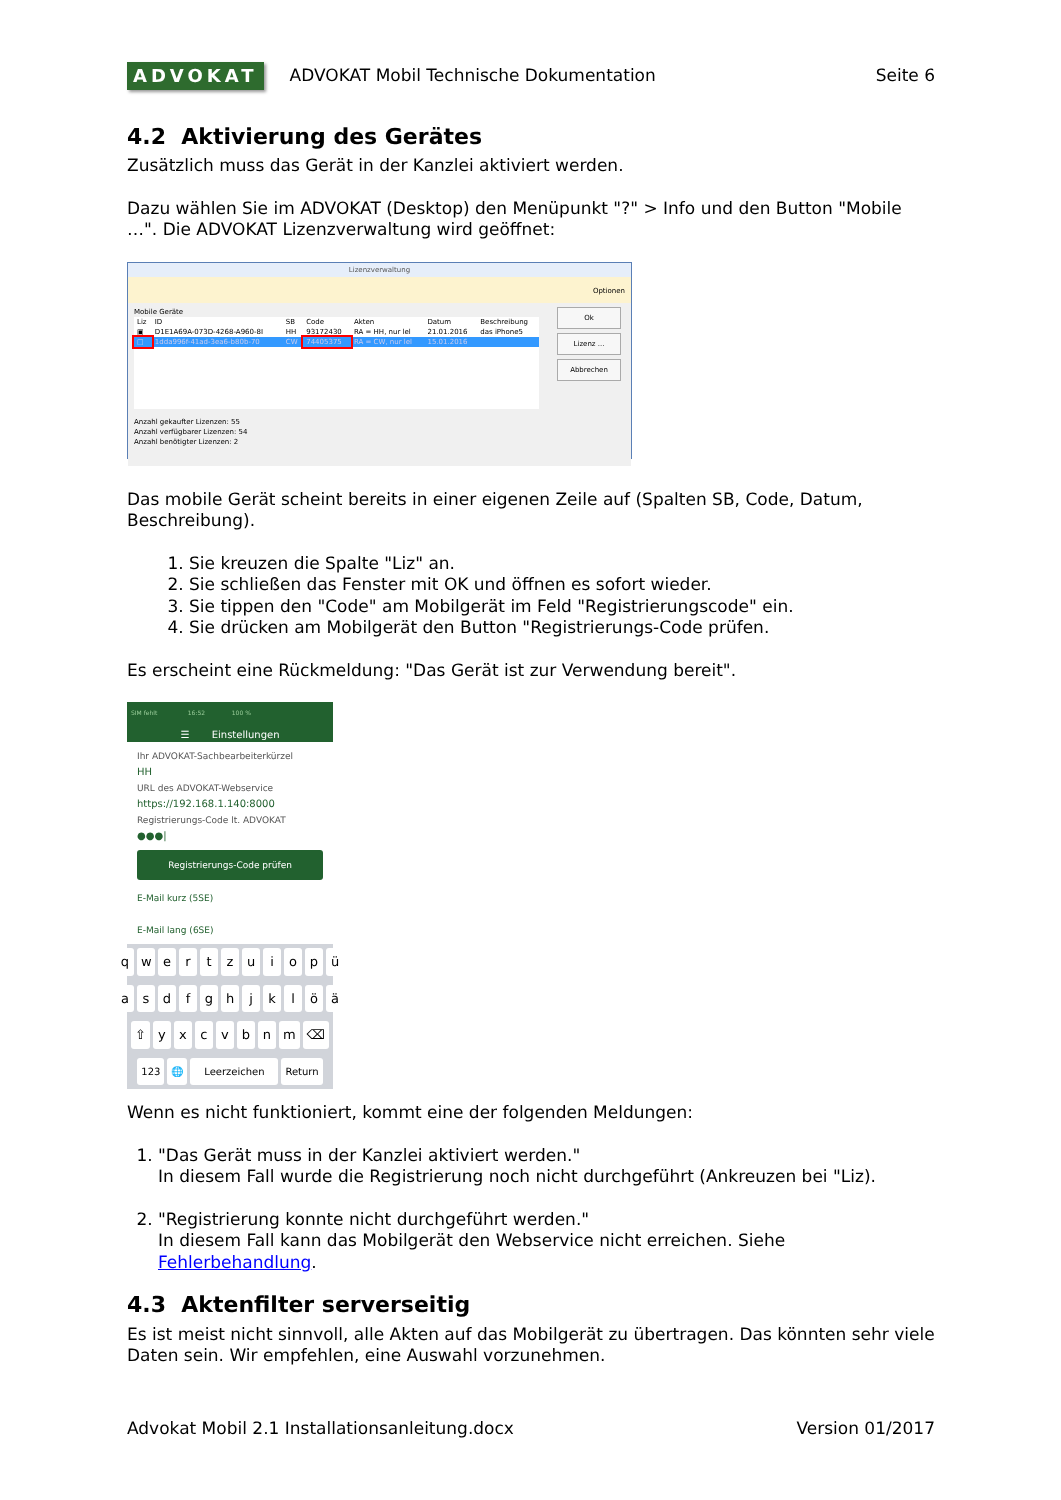ADVOKAT ADVOKAT Mobil Technische Dokumentation Seite 6
4.2 Aktivierung des Gerätes
Zusätzlich muss das Gerät in der Kanzlei aktiviert werden.
Dazu wählen Sie im ADVOKAT (Desktop) den Menüpunkt "?" > Info und den Button "Mobile …". Die ADVOKAT Lizenzverwaltung wird geöffnet:
Lizenzverwaltung
Optionen
Mobile Geräte
| Liz | ID | SB | Code | Akten | Datum | Beschreibung |
| --- | --- | --- | --- | --- | --- | --- |
| ▣ | D1E1A69A-073D-4268-A960-8I | HH | 93172430 | RA = HH, nur lel | 21.01.2016 | das iPhone5 |
| □ | 1dda996f-41ad-3ea6-b80b-70 | CW | 74405375 | RA = CW, nur lel | 15.01.2016 | |
Anzahl gekaufter Lizenzen: 55
Anzahl verfügbarer Lizenzen: 54
Anzahl benötigter Lizenzen: 2
Ok
Lizenz ...
Abbrechen
Das mobile Gerät scheint bereits in einer eigenen Zeile auf (Spalten SB, Code, Datum, Beschreibung).
1. Sie kreuzen die Spalte "Liz" an.
2. Sie schließen das Fenster mit OK und öffnen es sofort wieder.
3. Sie tippen den "Code" am Mobilgerät im Feld "Registrierungscode" ein.
4. Sie drücken am Mobilgerät den Button "Registrierungs-Code prüfen.
Es erscheint eine Rückmeldung: "Das Gerät ist zur Verwendung bereit".
SIM fehlt 16:52 100 %
☰ Einstellungen
Ihr ADVOKAT-Sachbearbeiterkürzel
HH
URL des ADVOKAT-Webservice
https://192.168.1.140:8000
Registrierungs-Code lt. ADVOKAT
●●●|
Registrierungs-Code prüfen
E-Mail kurz (5SE)
E-Mail lang (6SE)
qwertzuiopü
asdfghjklöä
⇧ yxcvbnm ⌫
123 🌐 Leerzeichen Return
Wenn es nicht funktioniert, kommt eine der folgenden Meldungen:
1. "Das Gerät muss in der Kanzlei aktiviert werden."
In diesem Fall wurde die Registrierung noch nicht durchgeführt (Ankreuzen bei "Liz).
2. "Registrierung konnte nicht durchgeführt werden."
In diesem Fall kann das Mobilgerät den Webservice nicht erreichen. Siehe Fehlerbehandlung.
4.3 Aktenfilter serverseitig
Es ist meist nicht sinnvoll, alle Akten auf das Mobilgerät zu übertragen. Das könnten sehr viele Daten sein. Wir empfehlen, eine Auswahl vorzunehmen.
Advokat Mobil 2.1 Installationsanleitung.docx Version 01/2017